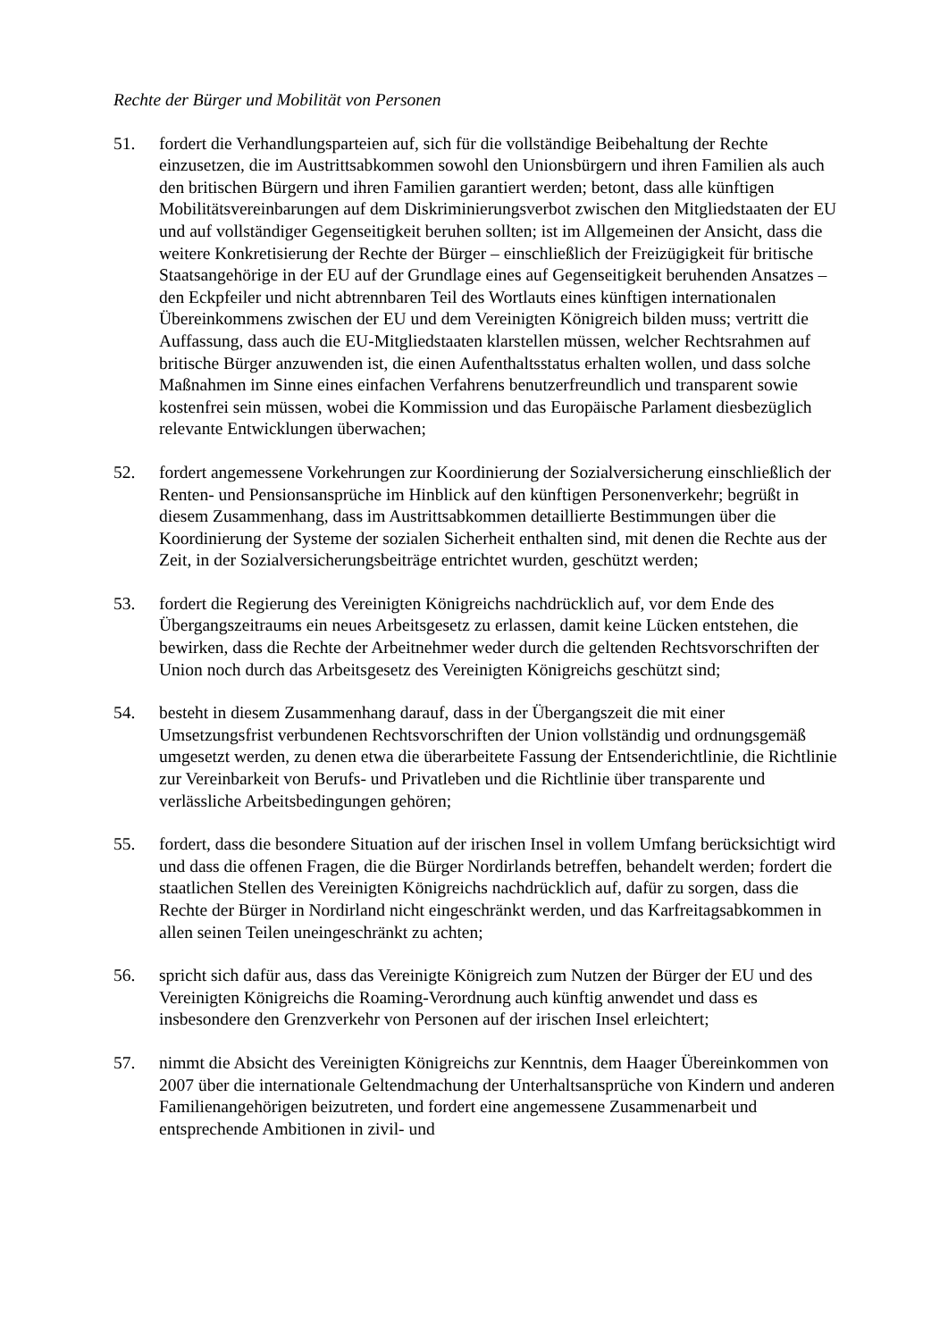Rechte der Bürger und Mobilität von Personen
51. fordert die Verhandlungsparteien auf, sich für die vollständige Beibehaltung der Rechte einzusetzen, die im Austrittsabkommen sowohl den Unionsbürgern und ihren Familien als auch den britischen Bürgern und ihren Familien garantiert werden; betont, dass alle künftigen Mobilitätsvereinbarungen auf dem Diskriminierungsverbot zwischen den Mitgliedstaaten der EU und auf vollständiger Gegenseitigkeit beruhen sollten; ist im Allgemeinen der Ansicht, dass die weitere Konkretisierung der Rechte der Bürger – einschließlich der Freizügigkeit für britische Staatsangehörige in der EU auf der Grundlage eines auf Gegenseitigkeit beruhenden Ansatzes – den Eckpfeiler und nicht abtrennbaren Teil des Wortlauts eines künftigen internationalen Übereinkommens zwischen der EU und dem Vereinigten Königreich bilden muss; vertritt die Auffassung, dass auch die EU-Mitgliedstaaten klarstellen müssen, welcher Rechtsrahmen auf britische Bürger anzuwenden ist, die einen Aufenthaltsstatus erhalten wollen, und dass solche Maßnahmen im Sinne eines einfachen Verfahrens benutzerfreundlich und transparent sowie kostenfrei sein müssen, wobei die Kommission und das Europäische Parlament diesbezüglich relevante Entwicklungen überwachen;
52. fordert angemessene Vorkehrungen zur Koordinierung der Sozialversicherung einschließlich der Renten- und Pensionsansprüche im Hinblick auf den künftigen Personenverkehr; begrüßt in diesem Zusammenhang, dass im Austrittsabkommen detaillierte Bestimmungen über die Koordinierung der Systeme der sozialen Sicherheit enthalten sind, mit denen die Rechte aus der Zeit, in der Sozialversicherungsbeiträge entrichtet wurden, geschützt werden;
53. fordert die Regierung des Vereinigten Königreichs nachdrücklich auf, vor dem Ende des Übergangszeitraums ein neues Arbeitsgesetz zu erlassen, damit keine Lücken entstehen, die bewirken, dass die Rechte der Arbeitnehmer weder durch die geltenden Rechtsvorschriften der Union noch durch das Arbeitsgesetz des Vereinigten Königreichs geschützt sind;
54. besteht in diesem Zusammenhang darauf, dass in der Übergangszeit die mit einer Umsetzungsfrist verbundenen Rechtsvorschriften der Union vollständig und ordnungsgemäß umgesetzt werden, zu denen etwa die überarbeitete Fassung der Entsenderichtlinie, die Richtlinie zur Vereinbarkeit von Berufs- und Privatleben und die Richtlinie über transparente und verlässliche Arbeitsbedingungen gehören;
55. fordert, dass die besondere Situation auf der irischen Insel in vollem Umfang berücksichtigt wird und dass die offenen Fragen, die die Bürger Nordirlands betreffen, behandelt werden; fordert die staatlichen Stellen des Vereinigten Königreichs nachdrücklich auf, dafür zu sorgen, dass die Rechte der Bürger in Nordirland nicht eingeschränkt werden, und das Karfreitagsabkommen in allen seinen Teilen uneingeschränkt zu achten;
56. spricht sich dafür aus, dass das Vereinigte Königreich zum Nutzen der Bürger der EU und des Vereinigten Königreichs die Roaming-Verordnung auch künftig anwendet und dass es insbesondere den Grenzverkehr von Personen auf der irischen Insel erleichtert;
57. nimmt die Absicht des Vereinigten Königreichs zur Kenntnis, dem Haager Übereinkommen von 2007 über die internationale Geltendmachung der Unterhaltsansprüche von Kindern und anderen Familienangehörigen beizutreten, und fordert eine angemessene Zusammenarbeit und entsprechende Ambitionen in zivil- und